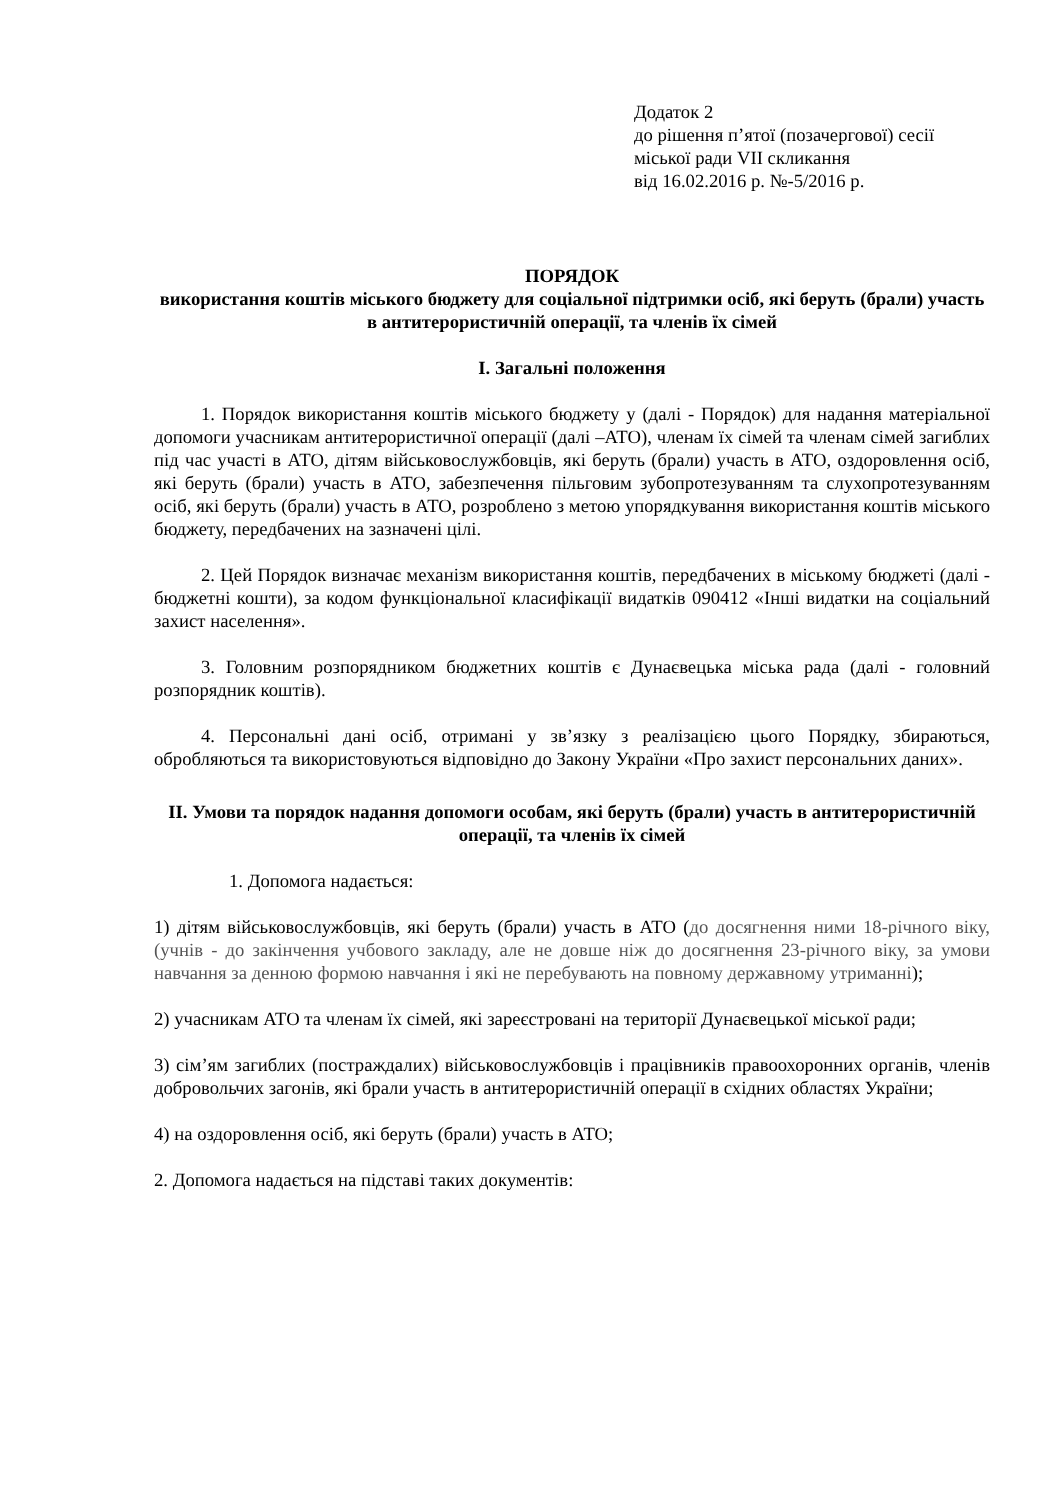Додаток 2
до рішення п’ятої (позачергової) сесії
міської ради VII скликання
від 16.02.2016 р. №-5/2016 р.
ПОРЯДОК
використання коштів міського бюджету для соціальної підтримки осіб, які беруть (брали) участь в антитерористичній операції, та членів їх сімей
I. Загальні положення
1. Порядок використання коштів міського бюджету у (далі - Порядок) для надання матеріальної допомоги учасникам антитерористичної операції (далі –АТО), членам їх сімей та членам сімей загиблих під час участі в АТО, дітям військовослужбовців, які беруть (брали) участь в АТО, оздоровлення осіб, які беруть (брали) участь в АТО, забезпечення пільговим зубопротезуванням та слухопротезуванням осіб, які беруть (брали) участь в АТО, розроблено з метою упорядкування використання коштів міського бюджету, передбачених на зазначені цілі.
2. Цей Порядок визначає механізм використання коштів, передбачених в міському бюджеті (далі - бюджетні кошти), за кодом функціональної класифікації видатків 090412 «Інші видатки на соціальний захист населення».
3. Головним розпорядником бюджетних коштів є Дунаєвецька міська рада (далі - головний розпорядник коштів).
4. Персональні дані осіб, отримані у зв’язку з реалізацією цього Порядку, збираються, обробляються та використовуються відповідно до Закону України «Про захист персональних даних».
II. Умови та порядок надання допомоги особам, які беруть (брали) участь в антитерористичній операції, та членів їх сімей
1. Допомога надається:
1) дітям військовослужбовців, які беруть (брали) участь в АТО (до досягнення ними 18-річного віку, (учнів - до закінчення учбового закладу, але не довше ніж до досягнення 23-річного віку, за умови навчання за денною формою навчання і які не перебувають на повному державному утриманні);
2) учасникам АТО та членам їх сімей, які зареєстровані на території Дунаєвецької міської ради;
3) сім’ям загиблих (постраждалих) військовослужбовців і працівників правоохоронних органів, членів добровольчих загонів, які брали участь в антитерористичній операції в східних областях України;
4) на оздоровлення осіб, які беруть (брали) участь в АТО;
2. Допомога надається на підставі таких документів: